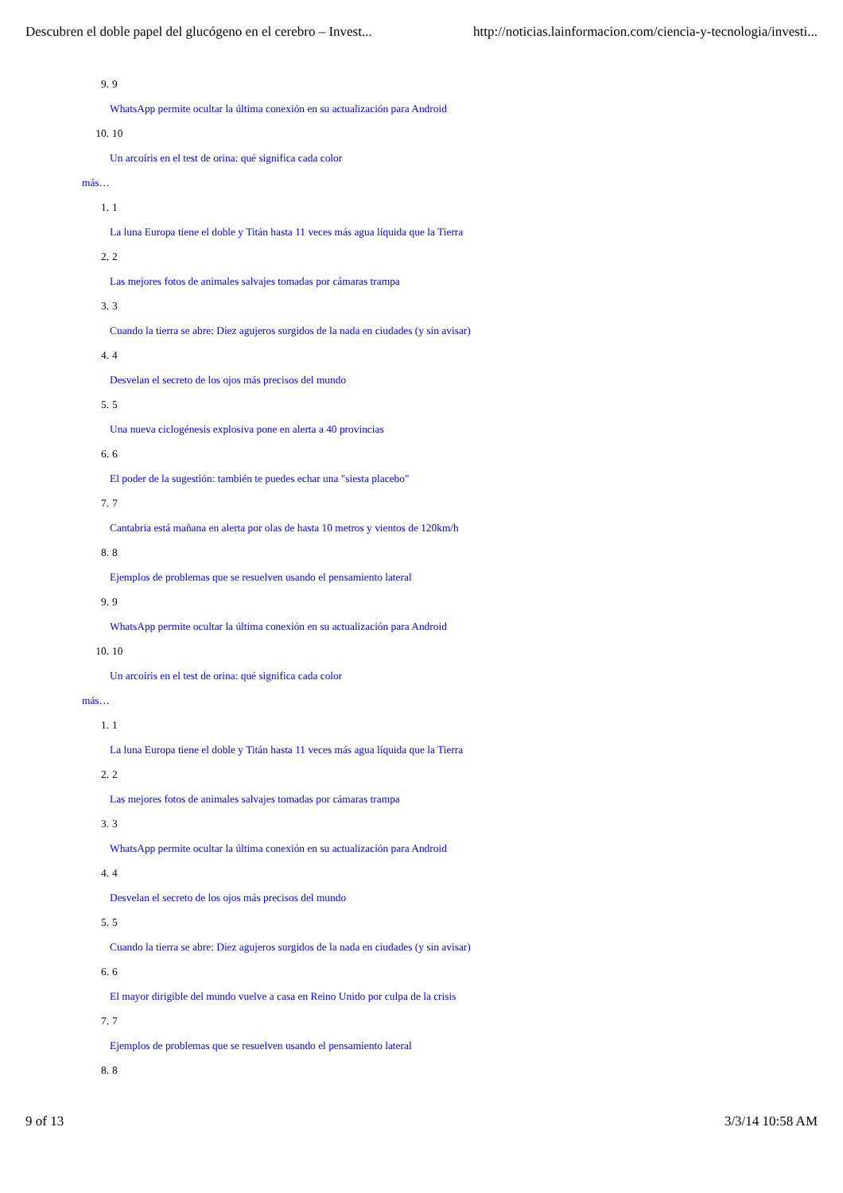Descubren el doble papel del glucógeno en el cerebro – Invest... http://noticias.lainformacion.com/ciencia-y-tecnologia/investi...
9. 9
WhatsApp permite ocultar la última conexión en su actualización para Android
10. 10
Un arcoíris en el test de orina: qué significa cada color
más…
1. 1
La luna Europa tiene el doble y Titán hasta 11 veces más agua líquida que la Tierra
2. 2
Las mejores fotos de animales salvajes tomadas por cámaras trampa
3. 3
Cuando la tierra se abre: Diez agujeros surgidos de la nada en ciudades (y sin avisar)
4. 4
Desvelan el secreto de los ojos más precisos del mundo
5. 5
Una nueva ciclogénesis explosiva pone en alerta a 40 provincias
6. 6
El poder de la sugestión: también te puedes echar una "siesta placebo"
7. 7
Cantabria está mañana en alerta por olas de hasta 10 metros y vientos de 120km/h
8. 8
Ejemplos de problemas que se resuelven usando el pensamiento lateral
9. 9
WhatsApp permite ocultar la última conexión en su actualización para Android
10. 10
Un arcoíris en el test de orina: qué significa cada color
más…
1. 1
La luna Europa tiene el doble y Titán hasta 11 veces más agua líquida que la Tierra
2. 2
Las mejores fotos de animales salvajes tomadas por cámaras trampa
3. 3
WhatsApp permite ocultar la última conexión en su actualización para Android
4. 4
Desvelan el secreto de los ojos más precisos del mundo
5. 5
Cuando la tierra se abre: Diez agujeros surgidos de la nada en ciudades (y sin avisar)
6. 6
El mayor dirigible del mundo vuelve a casa en Reino Unido por culpa de la crisis
7. 7
Ejemplos de problemas que se resuelven usando el pensamiento lateral
8. 8
9 of 13 3/3/14 10:58 AM